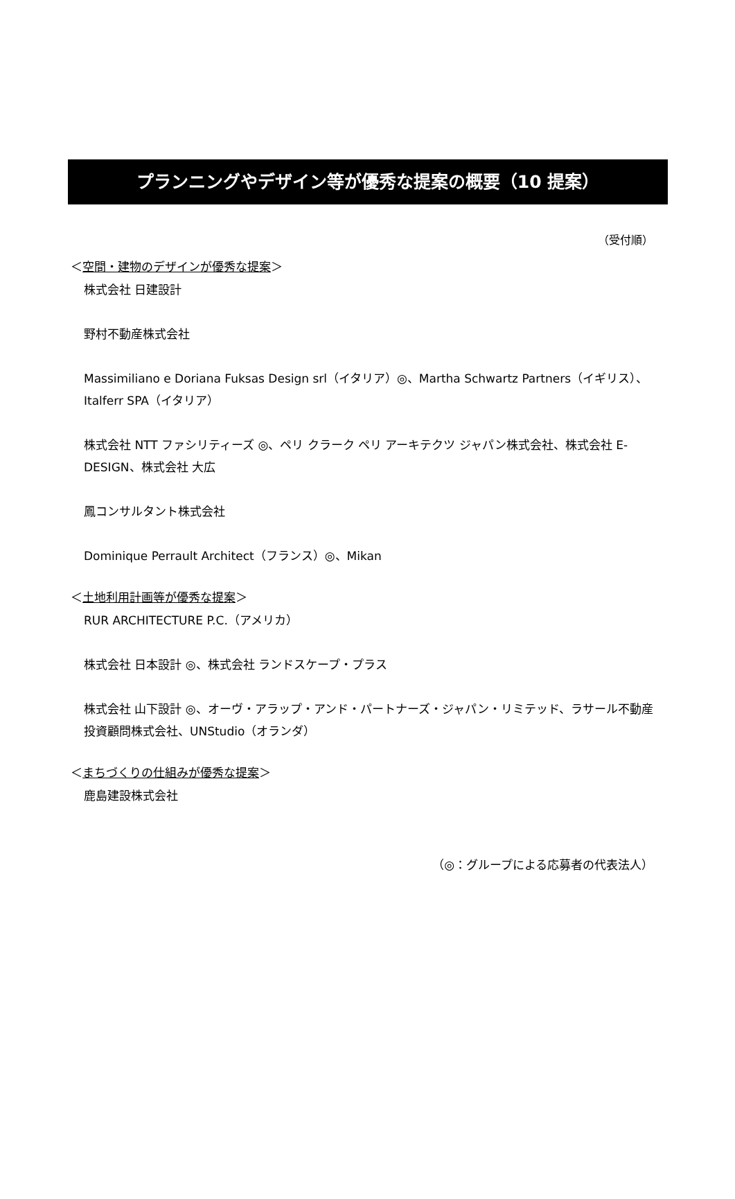プランニングやデザイン等が優秀な提案の概要（10 提案）
（受付順）
＜空間・建物のデザインが優秀な提案＞
株式会社 日建設計
野村不動産株式会社
Massimiliano e Doriana Fuksas Design srl（イタリア）◎、Martha Schwartz Partners（イギリス）、Italferr SPA（イタリア）
株式会社 NTT ファシリティーズ ◎、ペリ クラーク ペリ アーキテクツ ジャパン株式会社、株式会社 E-DESIGN、株式会社 大広
鳳コンサルタント株式会社
Dominique Perrault Architect（フランス）◎、Mikan
＜土地利用計画等が優秀な提案＞
RUR ARCHITECTURE P.C.（アメリカ）
株式会社 日本設計 ◎、株式会社 ランドスケープ・プラス
株式会社 山下設計 ◎、オーヴ・アラップ・アンド・パートナーズ・ジャパン・リミテッド、ラサール不動産投資顧問株式会社、UNStudio（オランダ）
＜まちづくりの仕組みが優秀な提案＞
鹿島建設株式会社
（◎：グループによる応募者の代表法人）